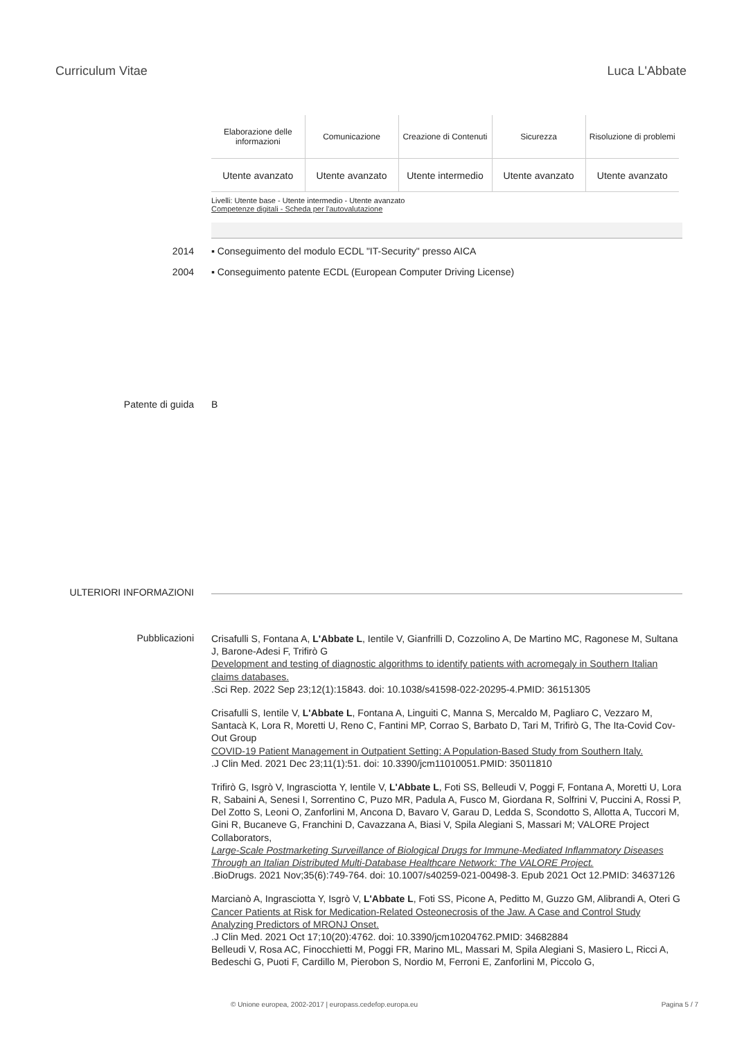Curriculum Vitae Luca L'Abbate
| Elaborazione delle informazioni | Comunicazione | Creazione di Contenuti | Sicurezza | Risoluzione di problemi |
| --- | --- | --- | --- | --- |
| Utente avanzato | Utente avanzato | Utente intermedio | Utente avanzato | Utente avanzato |
Livelli: Utente base - Utente intermedio - Utente avanzato
Competenze digitali - Scheda per l'autovalutazione
2014 ▪ Conseguimento del modulo ECDL "IT-Security" presso AICA
2004 ▪ Conseguimento patente ECDL (European Computer Driving License)
Patente di guida B
ULTERIORI INFORMAZIONI
Pubblicazioni
Crisafulli S, Fontana A, L'Abbate L, Ientile V, Gianfrilli D, Cozzolino A, De Martino MC, Ragonese M, Sultana J, Barone-Adesi F, Trifirò G
Development and testing of diagnostic algorithms to identify patients with acromegaly in Southern Italian claims databases.
.Sci Rep. 2022 Sep 23;12(1):15843. doi: 10.1038/s41598-022-20295-4.PMID: 36151305
Crisafulli S, Ientile V, L'Abbate L, Fontana A, Linguiti C, Manna S, Mercaldo M, Pagliaro C, Vezzaro M, Santacà K, Lora R, Moretti U, Reno C, Fantini MP, Corrao S, Barbato D, Tari M, Trifirò G, The Ita-Covid Cov-Out Group
COVID-19 Patient Management in Outpatient Setting: A Population-Based Study from Southern Italy.
.J Clin Med. 2021 Dec 23;11(1):51. doi: 10.3390/jcm11010051.PMID: 35011810
Trifirò G, Isgrò V, Ingrasciotta Y, Ientile V, L'Abbate L, Foti SS, Belleudi V, Poggi F, Fontana A, Moretti U, Lora R, Sabaini A, Senesi I, Sorrentino C, Puzo MR, Padula A, Fusco M, Giordana R, Solfrini V, Puccini A, Rossi P, Del Zotto S, Leoni O, Zanforlini M, Ancona D, Bavaro V, Garau D, Ledda S, Scondotto S, Allotta A, Tuccori M, Gini R, Bucaneve G, Franchini D, Cavazzana A, Biasi V, Spila Alegiani S, Massari M; VALORE Project Collaborators,
Large-Scale Postmarketing Surveillance of Biological Drugs for Immune-Mediated Inflammatory Diseases Through an Italian Distributed Multi-Database Healthcare Network: The VALORE Project.
.BioDrugs. 2021 Nov;35(6):749-764. doi: 10.1007/s40259-021-00498-3. Epub 2021 Oct 12.PMID: 34637126
Marcianò A, Ingrasciotta Y, Isgrò V, L'Abbate L, Foti SS, Picone A, Peditto M, Guzzo GM, Alibrandi A, Oteri G
Cancer Patients at Risk for Medication-Related Osteonecrosis of the Jaw. A Case and Control Study Analyzing Predictors of MRONJ Onset.
.J Clin Med. 2021 Oct 17;10(20):4762. doi: 10.3390/jcm10204762.PMID: 34682884
Belleudi V, Rosa AC, Finocchietti M, Poggi FR, Marino ML, Massari M, Spila Alegiani S, Masiero L, Ricci A, Bedeschi G, Puoti F, Cardillo M, Pierobon S, Nordio M, Ferroni E, Zanforlini M, Piccolo G,
© Unione europea, 2002-2017 | europass.cedefop.europa.eu Pagina 5 / 7